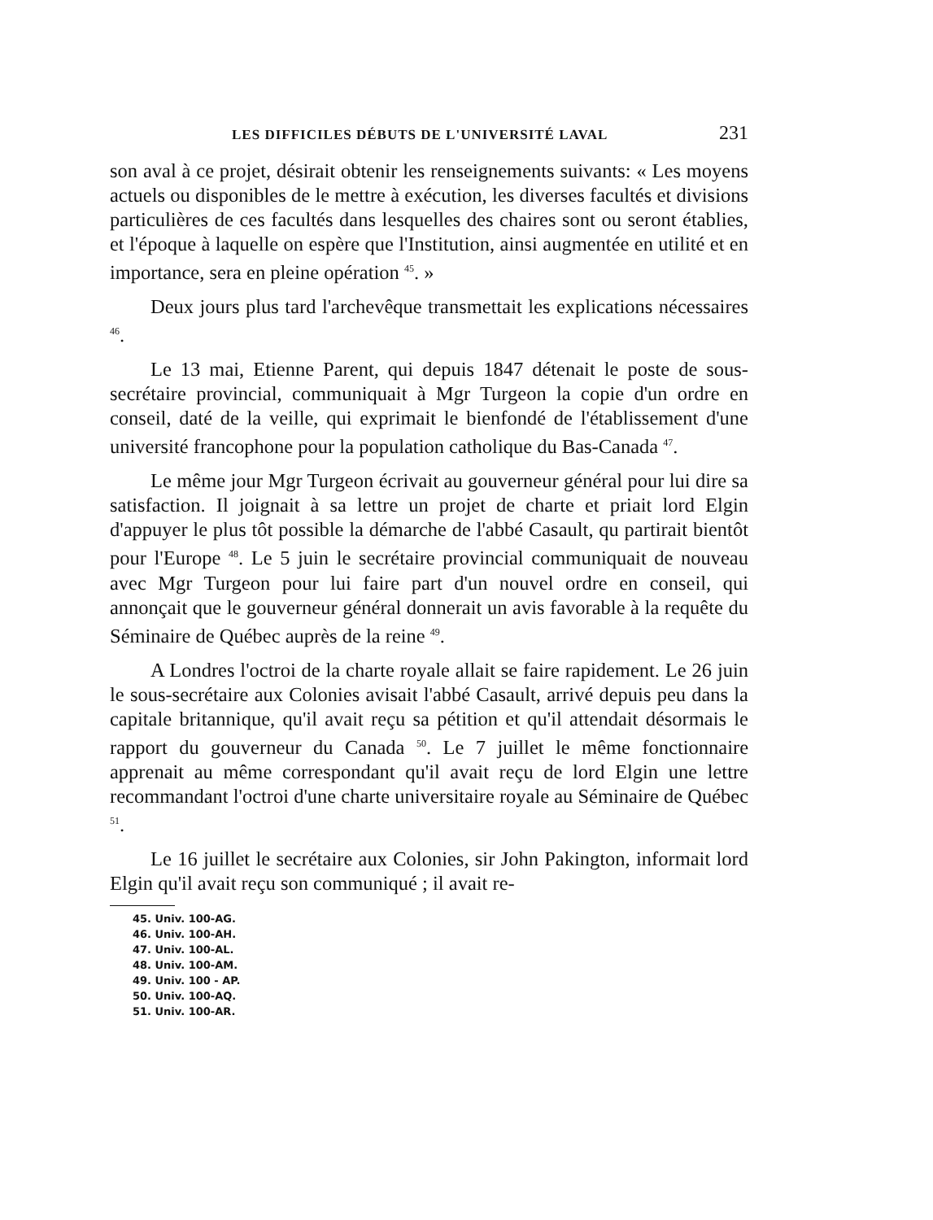LES DIFFICILES DÉBUTS DE L'UNIVERSITÉ LAVAL 231
son aval à ce projet, désirait obtenir les renseignements suivants: « Les moyens actuels ou disponibles de le mettre à exécution, les diverses facultés et divisions particulières de ces facultés dans lesquelles des chaires sont ou seront établies, et l'époque à laquelle on espère que l'Institution, ainsi augmentée en utilité et en importance, sera en pleine opération <sup>45</sup>. »
Deux jours plus tard l'archevêque transmettait les explications nécessaires <sup>46</sup>.
Le 13 mai, Etienne Parent, qui depuis 1847 détenait le poste de sous-secrétaire provincial, communiquait à Mgr Turgeon la copie d'un ordre en conseil, daté de la veille, qui exprimait le bienfondé de l'établissement d'une université francophone pour la population catholique du Bas-Canada <sup>47</sup>.
Le même jour Mgr Turgeon écrivait au gouverneur général pour lui dire sa satisfaction. Il joignait à sa lettre un projet de charte et priait lord Elgin d'appuyer le plus tôt possible la démarche de l'abbé Casault, qu partirait bientôt pour l'Europe <sup>48</sup>. Le 5 juin le secrétaire provincial communiquait de nouveau avec Mgr Turgeon pour lui faire part d'un nouvel ordre en conseil, qui annonçait que le gouverneur général donnerait un avis favorable à la requête du Séminaire de Québec auprès de la reine <sup>49</sup>.
A Londres l'octroi de la charte royale allait se faire rapidement. Le 26 juin le sous-secrétaire aux Colonies avisait l'abbé Casault, arrivé depuis peu dans la capitale britannique, qu'il avait reçu sa pétition et qu'il attendait désormais le rapport du gouverneur du Canada <sup>50</sup>. Le 7 juillet le même fonctionnaire apprenait au même correspondant qu'il avait reçu de lord Elgin une lettre recommandant l'octroi d'une charte universitaire royale au Séminaire de Québec <sup>51</sup>.
Le 16 juillet le secrétaire aux Colonies, sir John Pakington, informait lord Elgin qu'il avait reçu son communiqué ; il avait re-
45. Univ. 100-AG.
46. Univ. 100-AH.
47. Univ. 100-AL.
48. Univ. 100-AM.
49. Univ. 100 - AP.
50. Univ. 100-AQ.
51. Univ. 100-AR.